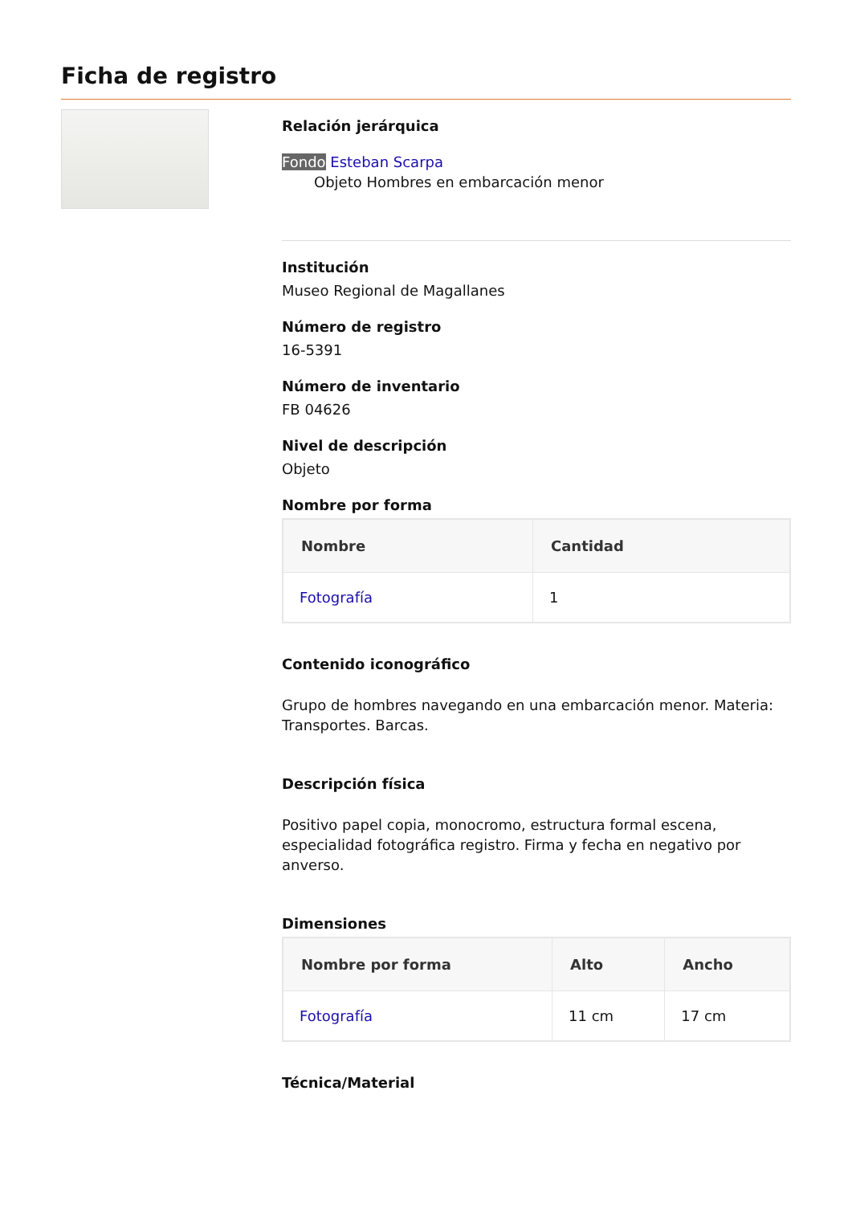Ficha de registro
Relación jerárquica
Fondo Esteban Scarpa
Objeto Hombres en embarcación menor
Institución
Museo Regional de Magallanes
Número de registro
16-5391
Número de inventario
FB 04626
Nivel de descripción
Objeto
Nombre por forma
| Nombre | Cantidad |
| --- | --- |
| Fotografía | 1 |
Contenido iconográfico
Grupo de hombres navegando en una embarcación menor. Materia: Transportes. Barcas.
Descripción física
Positivo papel copia, monocromo, estructura formal escena, especialidad fotográfica registro. Firma y fecha en negativo por anverso.
Dimensiones
| Nombre por forma | Alto | Ancho |
| --- | --- | --- |
| Fotografía | 11 cm | 17 cm |
Técnica/Material